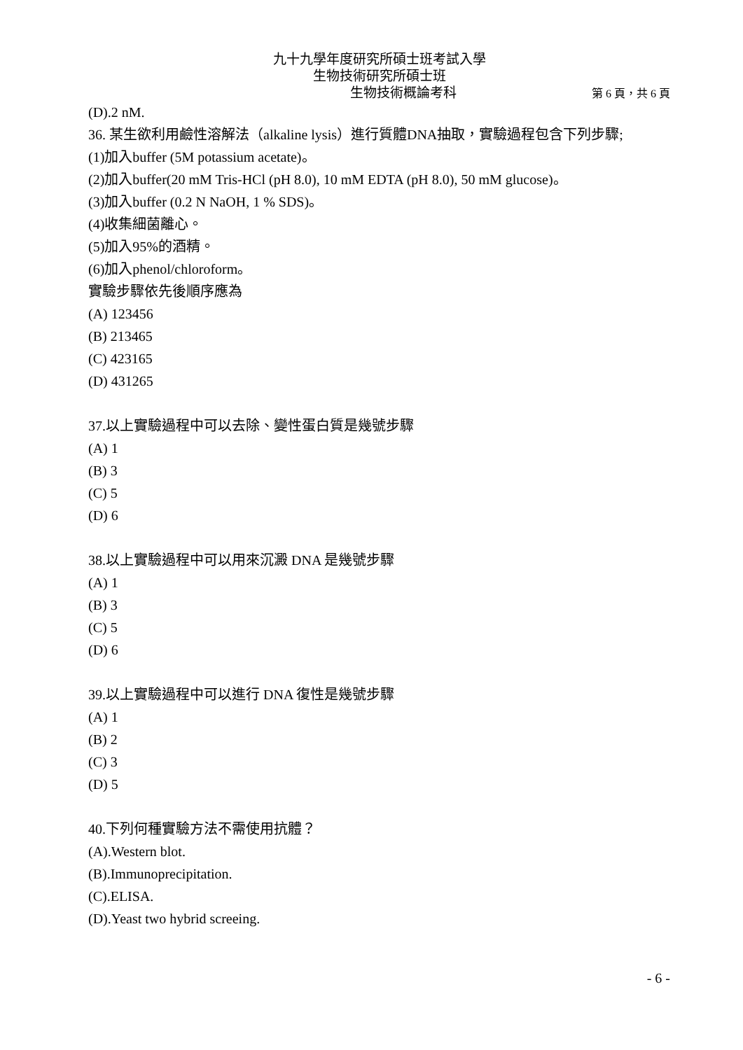九十九學年度研究所碩士班考試入學
生物技術研究所碩士班
生物技術概論考科 第 6 頁，共 6 頁
(D).2 nM.
36. 某生欲利用鹼性溶解法（alkaline lysis）進行質體DNA抽取，實驗過程包含下列步驟;
(1)加入buffer (5M potassium acetate)。
(2)加入buffer(20 mM Tris-HCl (pH 8.0), 10 mM EDTA (pH 8.0), 50 mM glucose)。
(3)加入buffer (0.2 N NaOH, 1 % SDS)。
(4)收集細菌離心。
(5)加入95%的酒精。
(6)加入phenol/chloroform。
實驗步驟依先後順序應為
(A) 123456
(B) 213465
(C) 423165
(D) 431265
37.以上實驗過程中可以去除、變性蛋白質是幾號步驟
(A) 1
(B) 3
(C) 5
(D) 6
38.以上實驗過程中可以用來沉澱 DNA 是幾號步驟
(A) 1
(B) 3
(C) 5
(D) 6
39.以上實驗過程中可以進行 DNA 復性是幾號步驟
(A) 1
(B) 2
(C) 3
(D) 5
40.下列何種實驗方法不需使用抗體？
(A).Western blot.
(B).Immunoprecipitation.
(C).ELISA.
(D).Yeast two hybrid screeing.
- 6 -